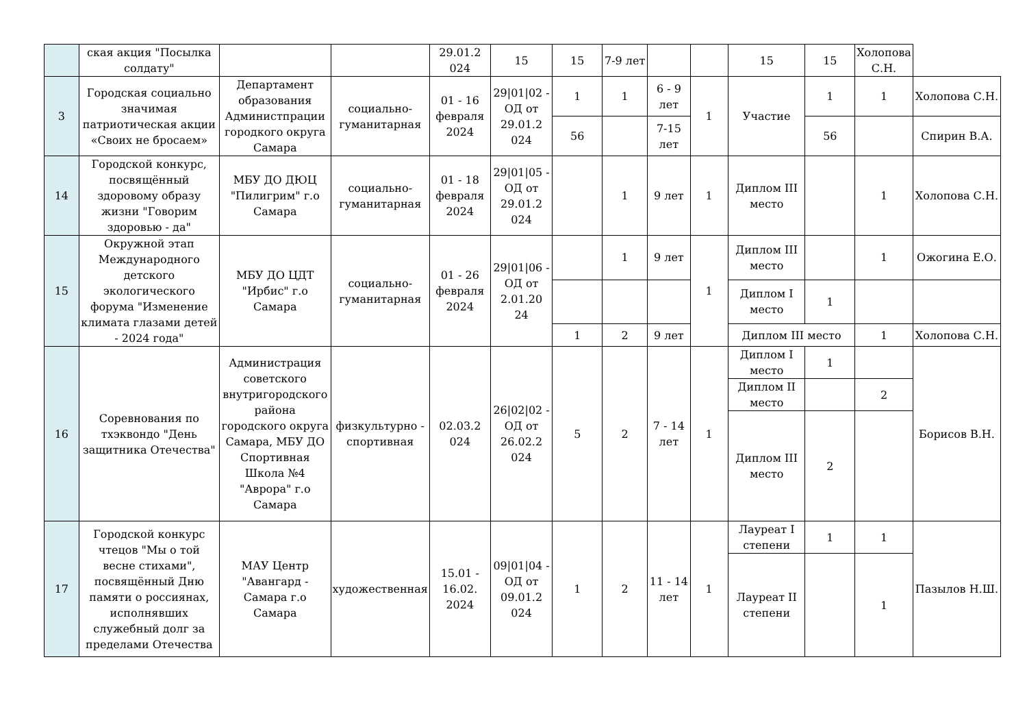| | ская акция "Посылка солдату" | | | 29.01.2 024 | 15 | 15 | 7-9 лет | | | 15 | 15 | Холопова С.Н. | |
| 3 | Городская социально значимая патриотическая акции «Своих не бросаем» | Департамент образования Администпрации городкого округа Самара | социально-гуманитарная | 01 - 16 февраля 2024 | 29/01/02 - ОД от 29.01.2 024 | 1 | 1 | 6 - 9 лет | 1 | Участие | 1 | 1 | Холопова С.Н. |
| | | | | | | 56 | | 7-15 лет | | | 56 | | Спирин В.А. |
| 14 | Городской конкурс, посвящённый здоровому образу жизни "Говорим здоровью - да" | МБУ ДО ДЮЦ "Пилигрим" г.о Самара | социально-гуманитарная | 01 - 18 февраля 2024 | 29/01/05 - ОД от 29.01.2 024 | | 1 | 9 лет | 1 | Диплом III место | | 1 | Холопова С.Н. |
| 15 | Окружной этап Международного детского экологического форума "Изменение климата глазами детей - 2024 года" | МБУ ДО ЦДТ "Ирбис" г.о Самара | социально-гуманитарная | 01 - 26 февраля 2024 | 29/01/06 - ОД от 2.01.20 24 | | 1 | 9 лет | 1 | Диплом III место | | 1 | Ожогина Е.О. |
| | | | | | | | | | | Диплом I место | 1 | | |
| | | | | | | 1 | 2 | 9 лет | | Диплом III место | | 1 | Холопова С.Н. |
| 16 | Соревнования по тхэквондо "День защитника Отечества" | Администрация советского внутригородского района городского округа Самара, МБУ ДО Спортивная Школа №4 "Аврора" г.о Самара | физкультурно - спортивная | 02.03.2 024 | 26/02/02 - ОД от 26.02.2 024 | 5 | 2 | 7 - 14 лет | 1 | Диплом I место | 1 | | Борисов В.Н. |
| | | | | | | | | | | Диплом II место | | 2 | |
| | | | | | | | | | | Диплом III место | 2 | | |
| 17 | Городской конкурс чтецов "Мы о той весне стихами", посвящённый Дню памяти о россиянах, исполнявших служебный долг за пределами Отечества | МАУ Центр "Авангард - Самара г.о Самара | художественная | 15.01 - 16.02. 2024 | 09/01/04 - ОД от 09.01.2 024 | 1 | 2 | 11 - 14 лет | 1 | Лауреат I степени | 1 | 1 | Пазылов Н.Ш. |
| | | | | | | | | | | Лауреат II степени | | 1 | |